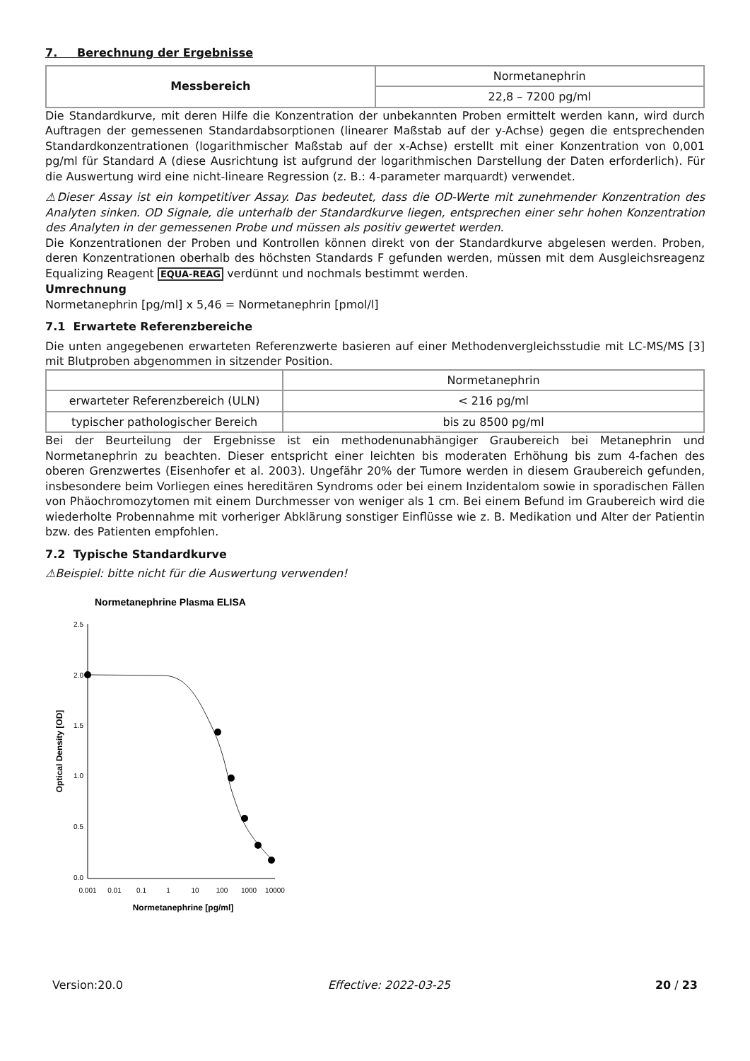7. Berechnung der Ergebnisse
| Messbereich | Normetanephrin |
| | 22,8 – 7200 pg/ml |
Die Standardkurve, mit deren Hilfe die Konzentration der unbekannten Proben ermittelt werden kann, wird durch Auftragen der gemessenen Standardabsorptionen (linearer Maßstab auf der y-Achse) gegen die entsprechenden Standardkonzentrationen (logarithmischer Maßstab auf der x-Achse) erstellt mit einer Konzentration von 0,001 pg/ml für Standard A (diese Ausrichtung ist aufgrund der logarithmischen Darstellung der Daten erforderlich). Für die Auswertung wird eine nicht-lineare Regression (z. B.: 4-parameter marquardt) verwendet.
⚠Dieser Assay ist ein kompetitiver Assay. Das bedeutet, dass die OD-Werte mit zunehmender Konzentration des Analyten sinken. OD Signale, die unterhalb der Standardkurve liegen, entsprechen einer sehr hohen Konzentration des Analyten in der gemessenen Probe und müssen als positiv gewertet werden.
Die Konzentrationen der Proben und Kontrollen können direkt von der Standardkurve abgelesen werden. Proben, deren Konzentrationen oberhalb des höchsten Standards F gefunden werden, müssen mit dem Ausgleichsreagenz Equalizing Reagent EQUA-REAG verdünnt und nochmals bestimmt werden.
Umrechnung
Normetanephrin [pg/ml] x 5,46 = Normetanephrin [pmol/l]
7.1 Erwartete Referenzbereiche
Die unten angegebenen erwarteten Referenzwerte basieren auf einer Methodenvergleichsstudie mit LC-MS/MS [3] mit Blutproben abgenommen in sitzender Position.
| | Normetanephrin |
| erwarteter Referenzbereich (ULN) | < 216 pg/ml |
| typischer pathologischer Bereich | bis zu 8500 pg/ml |
Bei der Beurteilung der Ergebnisse ist ein methodenunabhängiger Graubereich bei Metanephrin und Normetanephrin zu beachten. Dieser entspricht einer leichten bis moderaten Erhöhung bis zum 4-fachen des oberen Grenzwertes (Eisenhofer et al. 2003). Ungefähr 20% der Tumore werden in diesem Graubereich gefunden, insbesondere beim Vorliegen eines hereditären Syndroms oder bei einem Inzidentalom sowie in sporadischen Fällen von Phäochromozytomen mit einem Durchmesser von weniger als 1 cm. Bei einem Befund im Graubereich wird die wiederholte Probennahme mit vorheriger Abklärung sonstiger Einflüsse wie z. B. Medikation und Alter der Patientin bzw. des Patienten empfohlen.
7.2 Typische Standardkurve
⚠Beispiel: bitte nicht für die Auswertung verwenden!
Normetanephrine Plasma ELISA
2.5
2.0
1.5
1.0
0.5
0.0
0.001
0.01
0.1
1
10
100
1000
10000
Normetanephrine [pg/ml]
Optical Density [OD]
Version:20.0 Effective: 2022-03-25 20 / 23